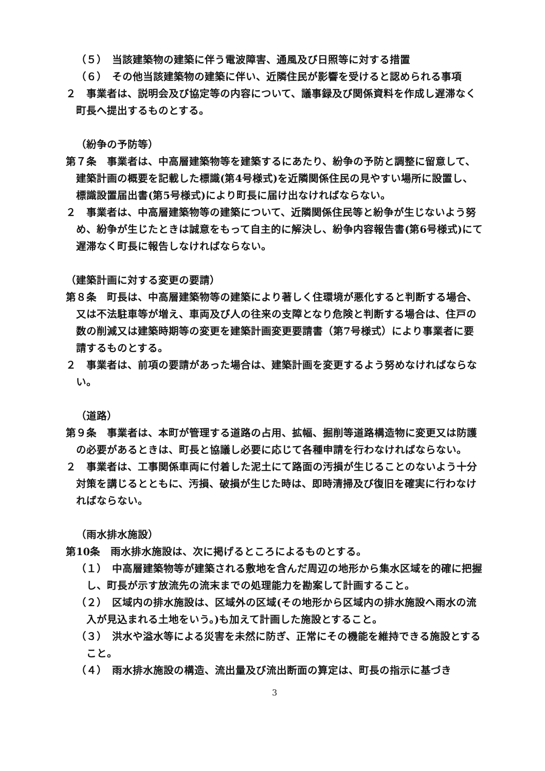（５）　当該建築物の建築に伴う電波障害、通風及び日照等に対する措置
（６）　その他当該建築物の建築に伴い、近隣住民が影響を受けると認められる事項
２　事業者は、説明会及び協定等の内容について、議事録及び関係資料を作成し遅滞なく町長へ提出するものとする。
（紛争の予防等）
第７条　事業者は、中高層建築物等を建築するにあたり、紛争の予防と調整に留意して、建築計画の概要を記載した標識(第4号様式)を近隣関係住民の見やすい場所に設置し、標識設置届出書(第5号様式)により町長に届け出なければならない。
２　事業者は、中高層建築物等の建築について、近隣関係住民等と紛争が生じないよう努め、紛争が生じたときは誠意をもって自主的に解決し、紛争内容報告書(第6号様式)にて遅滞なく町長に報告しなければならない。
（建築計画に対する変更の要請）
第８条　町長は、中高層建築物等の建築により著しく住環境が悪化すると判断する場合、又は不法駐車等が増え、車両及び人の往来の支障となり危険と判断する場合は、住戸の数の削減又は建築時期等の変更を建築計画変更要請書（第7号様式）により事業者に要請するものとする。
２　事業者は、前項の要請があった場合は、建築計画を変更するよう努めなければならない。
（道路）
第９条　事業者は、本町が管理する道路の占用、拡幅、掘削等道路構造物に変更又は防護の必要があるときは、町長と協議し必要に応じて各種申請を行わなければならない。
２　事業者は、工事関係車両に付着した泥土にて路面の汚損が生じることのないよう十分対策を講じるとともに、汚損、破損が生じた時は、即時清掃及び復旧を確実に行わなければならない。
（雨水排水施設）
第10条　雨水排水施設は、次に掲げるところによるものとする。
（１）　中高層建築物等が建築される敷地を含んだ周辺の地形から集水区域を的確に把握し、町長が示す放流先の流末までの処理能力を勘案して計画すること。
（２）　区域内の排水施設は、区域外の区域(その地形から区域内の排水施設へ雨水の流入が見込まれる土地をいう。)も加えて計画した施設とすること。
（３）　洪水や溢水等による災害を未然に防ぎ、正常にその機能を維持できる施設とすること。
（４）　雨水排水施設の構造、流出量及び流出断面の算定は、町長の指示に基づき
3